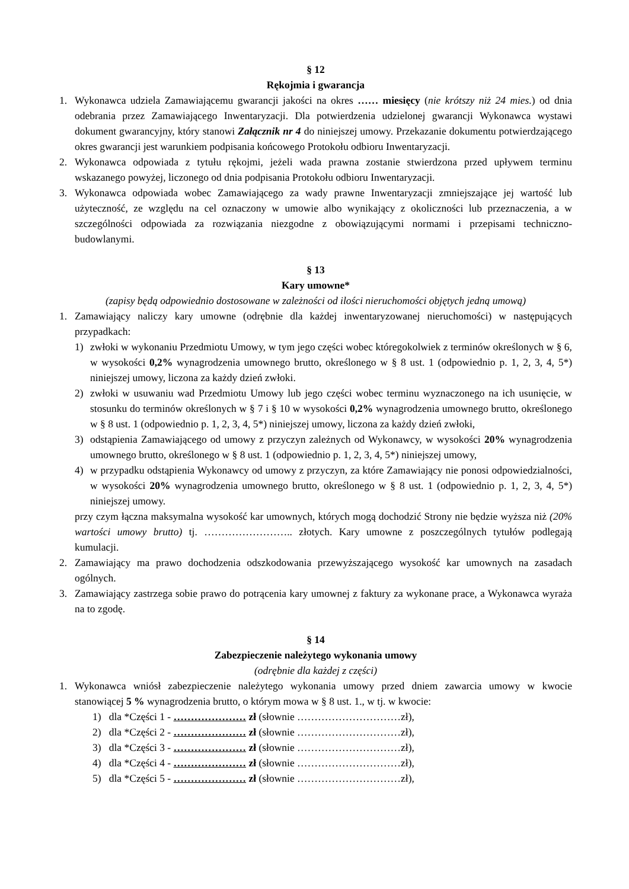§ 12
Rękojmia i gwarancja
1. Wykonawca udziela Zamawiającemu gwarancji jakości na okres …… miesięcy (nie krótszy niż 24 mies.) od dnia odebrania przez Zamawiającego Inwentaryzacji. Dla potwierdzenia udzielonej gwarancji Wykonawca wystawi dokument gwarancyjny, który stanowi Załącznik nr 4 do niniejszej umowy. Przekazanie dokumentu potwierdzającego okres gwarancji jest warunkiem podpisania końcowego Protokołu odbioru Inwentaryzacji.
2. Wykonawca odpowiada z tytułu rękojmi, jeżeli wada prawna zostanie stwierdzona przed upływem terminu wskazanego powyżej, liczonego od dnia podpisania Protokołu odbioru Inwentaryzacji.
3. Wykonawca odpowiada wobec Zamawiającego za wady prawne Inwentaryzacji zmniejszające jej wartość lub użyteczność, ze względu na cel oznaczony w umowie albo wynikający z okoliczności lub przeznaczenia, a w szczególności odpowiada za rozwiązania niezgodne z obowiązującymi normami i przepisami techniczno-budowlanymi.
§ 13
Kary umowne*
(zapisy będą odpowiednio dostosowane w zależności od ilości nieruchomości objętych jedną umową)
1. Zamawiający naliczy kary umowne (odrębnie dla każdej inwentaryzowanej nieruchomości) w następujących przypadkach:
1) zwłoki w wykonaniu Przedmiotu Umowy, w tym jego części wobec któregokolwiek z terminów określonych w § 6, w wysokości 0,2% wynagrodzenia umownego brutto, określonego w § 8 ust. 1 (odpowiednio p. 1, 2, 3, 4, 5*) niniejszej umowy, liczona za każdy dzień zwłoki.
2) zwłoki w usuwaniu wad Przedmiotu Umowy lub jego części wobec terminu wyznaczonego na ich usunięcie, w stosunku do terminów określonych w § 7 i § 10 w wysokości 0,2% wynagrodzenia umownego brutto, określonego w § 8 ust. 1 (odpowiednio p. 1, 2, 3, 4, 5*) niniejszej umowy, liczona za każdy dzień zwłoki,
3) odstąpienia Zamawiającego od umowy z przyczyn zależnych od Wykonawcy, w wysokości 20% wynagrodzenia umownego brutto, określonego w § 8 ust. 1 (odpowiednio p. 1, 2, 3, 4, 5*) niniejszej umowy,
4) w przypadku odstąpienia Wykonawcy od umowy z przyczyn, za które Zamawiający nie ponosi odpowiedzialności, w wysokości 20% wynagrodzenia umownego brutto, określonego w § 8 ust. 1 (odpowiednio p. 1, 2, 3, 4, 5*) niniejszej umowy.
przy czym łączna maksymalna wysokość kar umownych, których mogą dochodzić Strony nie będzie wyższa niż (20% wartości umowy brutto) tj. …………………….. złotych. Kary umowne z poszczególnych tytułów podlegają kumulacji.
2. Zamawiający ma prawo dochodzenia odszkodowania przewyższającego wysokość kar umownych na zasadach ogólnych.
3. Zamawiający zastrzega sobie prawo do potrącenia kary umownej z faktury za wykonane prace, a Wykonawca wyraża na to zgodę.
§ 14
Zabezpieczenie należytego wykonania umowy
(odrębnie dla każdej z części)
1. Wykonawca wniósł zabezpieczenie należytego wykonania umowy przed dniem zawarcia umowy w kwocie stanowiącej 5 % wynagrodzenia brutto, o którym mowa w § 8 ust. 1., w tj. w kwocie:
1) dla *Części 1 - ………………… zł (słownie …………………………zł),
2) dla *Części 2 - ………………… zł (słownie …………………………zł),
3) dla *Części 3 - ………………… zł (słownie …………………………zł),
4) dla *Części 4 - ………………… zł (słownie …………………………zł),
5) dla *Części 5 - ………………… zł (słownie …………………………zł),